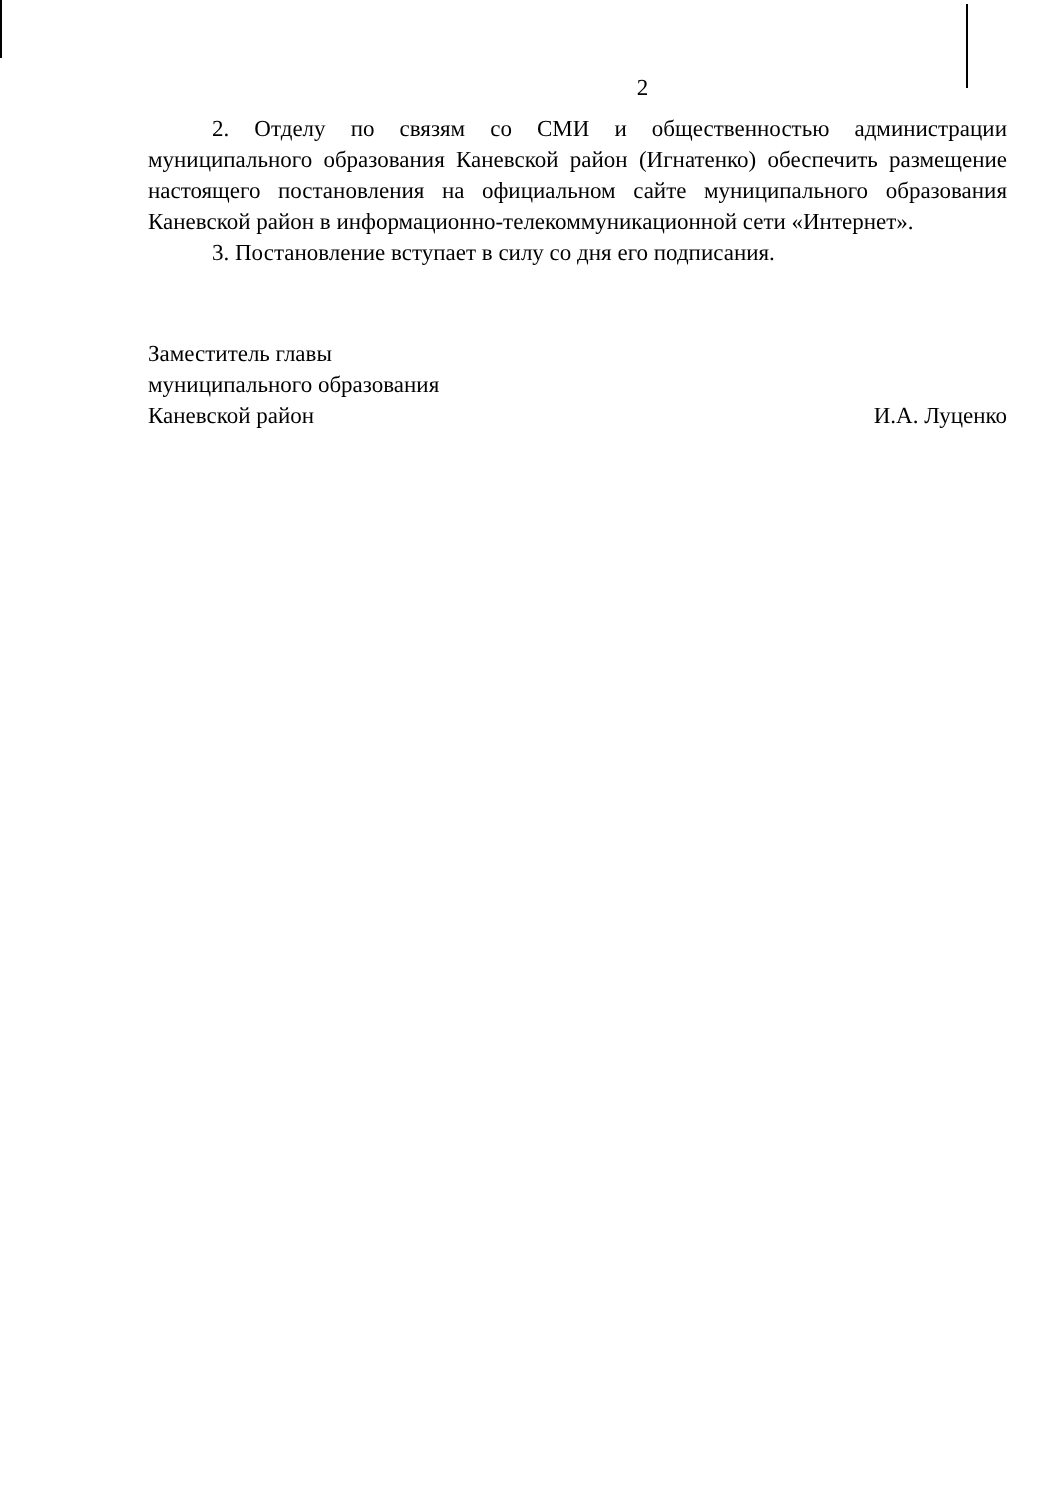2
2. Отделу по связям со СМИ и общественностью администрации муниципального образования Каневской район (Игнатенко) обеспечить размещение настоящего постановления на официальном сайте муниципального образования Каневской район в информационно-телекоммуникационной сети «Интернет».
3. Постановление вступает в силу со дня его подписания.
Заместитель главы
муниципального образования
Каневской район
И.А. Луценко